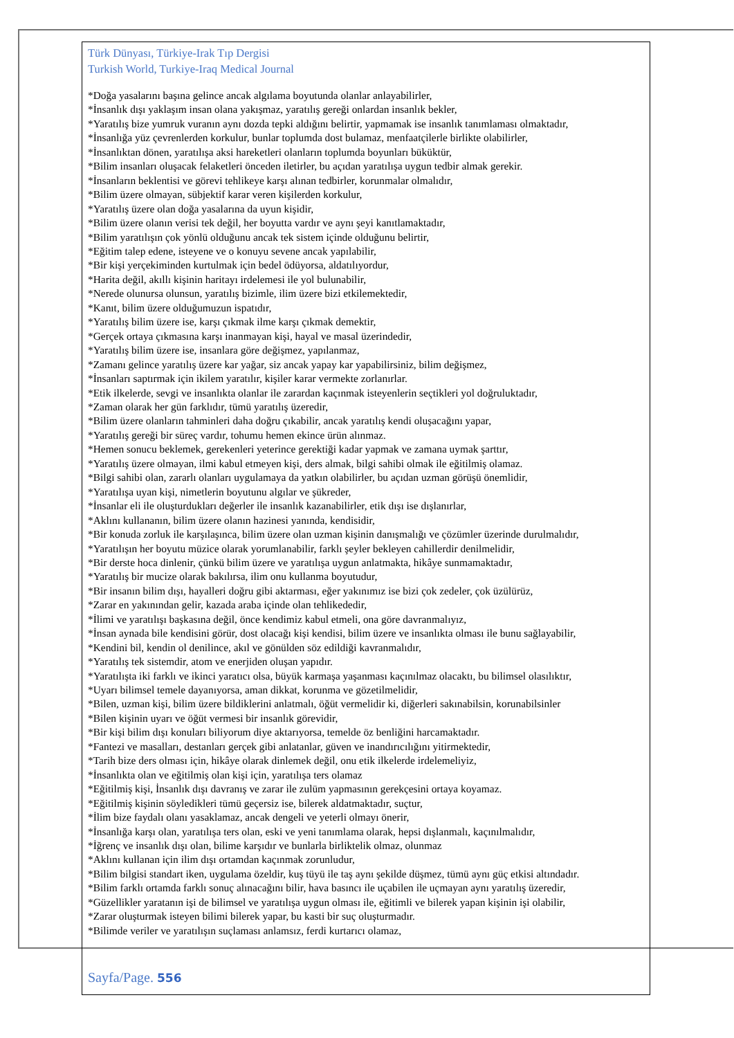Türk Dünyası, Türkiye-Irak Tıp Dergisi
Turkish World, Turkiye-Iraq Medical Journal
*Doğa yasalarını başına gelince ancak algılama boyutunda olanlar anlayabilirler,
*İnsanlık dışı yaklaşım insan olana yakışmaz, yaratılış gereği onlardan insanlık bekler,
*Yaratılış bize yumruk vuranın aynı dozda tepki aldığını belirtir, yapmamak ise insanlık tanımlaması olmaktadır,
*İnsanlığa yüz çevrenlerden korkulur, bunlar toplumda dost bulamaz, menfaatçilerle birlikte olabilirler,
*İnsanlıktan dönen, yaratılışa aksi hareketleri olanların toplumda boyunları büküktür,
*Bilim insanları oluşacak felaketleri önceden iletirler, bu açıdan yaratılışa uygun tedbir almak gerekir.
*İnsanların beklentisi ve görevi tehlikeye karşı alınan tedbirler, korunmalar olmalıdır,
*Bilim üzere olmayan, sübjektif karar veren kişilerden korkulur,
*Yaratılış üzere olan doğa yasalarına da uyun kişidir,
*Bilim üzere olanın verisi tek değil, her boyutta vardır ve aynı şeyi kanıtlamaktadır,
*Bilim yaratılışın çok yönlü olduğunu ancak tek sistem içinde olduğunu belirtir,
*Eğitim talep edene, isteyene ve o konuyu sevene ancak yapılabilir,
*Bir kişi yerçekiminden kurtulmak için bedel ödüyorsa, aldatılıyordur,
*Harita değil, akıllı kişinin haritayı irdelemesi ile yol bulunabilir,
*Nerede olunursa olunsun, yaratılış bizimle, ilim üzere bizi etkilemektedir,
*Kanıt, bilim üzere olduğumuzun ispatıdır,
*Yaratılış bilim üzere ise, karşı çıkmak ilme karşı çıkmak demektir,
*Gerçek ortaya çıkmasına karşı inanmayan kişi, hayal ve masal üzerindedir,
*Yaratılış bilim üzere ise, insanlara göre değişmez, yapılanmaz,
*Zamanı gelince yaratılış üzere kar yağar, siz ancak yapay kar yapabilirsiniz, bilim değişmez,
*İnsanları saptırmak için ikilem yaratılır, kişiler karar vermekte zorlanırlar.
*Etik ilkelerde, sevgi ve insanlıkta olanlar ile zarardan kaçınmak isteyenlerin seçtikleri yol doğruluktadır,
*Zaman olarak her gün farklıdır, tümü yaratılış üzeredir,
*Bilim üzere olanların tahminleri daha doğru çıkabilir, ancak yaratılış kendi oluşacağını yapar,
*Yaratılış gereği bir süreç vardır, tohumu hemen ekince ürün alınmaz.
*Hemen sonucu beklemek, gerekenleri yeterince gerektiği kadar yapmak ve zamana uymak şarttır,
*Yaratılış üzere olmayan, ilmi kabul etmeyen kişi, ders almak, bilgi sahibi olmak ile eğitilmiş olamaz.
*Bilgi sahibi olan, zararlı olanları uygulamaya da yatkın olabilirler, bu açıdan uzman görüşü önemlidir,
*Yaratılışa uyan kişi, nimetlerin boyutunu algılar ve şükreder,
*İnsanlar eli ile oluşturdukları değerler ile insanlık kazanabilirler, etik dışı ise dışlanırlar,
*Aklını kullananın, bilim üzere olanın hazinesi yanında, kendisidir,
*Bir konuda zorluk ile karşılaşınca, bilim üzere olan uzman kişinin danışmalığı ve çözümler üzerinde durulmalıdır,
*Yaratılışın her boyutu müzice olarak yorumlanabilir, farklı şeyler bekleyen cahillerdir denilmelidir,
*Bir derste hoca dinlenir, çünkü bilim üzere ve yaratılışa uygun anlatmakta, hikâye sunmamaktadır,
*Yaratılış bir mucize olarak bakılırsa, ilim onu kullanma boyutudur,
*Bir insanın bilim dışı, hayalleri doğru gibi aktarması, eğer yakınımız ise bizi çok zedeler, çok üzülürüz,
*Zarar en yakınından gelir, kazada araba içinde olan tehlikededir,
*İlimi ve yaratılışı başkasına değil, önce kendimiz kabul etmeli, ona göre davranmalıyız,
*İnsan aynada bile kendisini görür, dost olacağı kişi kendisi, bilim üzere ve insanlıkta olması ile bunu sağlayabilir,
*Kendini bil, kendin ol denilince, akıl ve gönülden söz edildiği kavranmalıdır,
*Yaratılış tek sistemdir, atom ve enerjiden oluşan yapıdır.
*Yaratılışta iki farklı ve ikinci yaratıcı olsa, büyük karmaşa yaşanması kaçınılmaz olacaktı, bu bilimsel olasılıktır,
*Uyarı bilimsel temele dayanıyorsa, aman dikkat, korunma ve gözetilmelidir,
*Bilen, uzman kişi, bilim üzere bildiklerini anlatmalı, öğüt vermelidir ki, diğerleri sakınabilsin, korunabilsinler
*Bilen kişinin uyarı ve öğüt vermesi bir insanlık görevidir,
*Bir kişi bilim dışı konuları biliyorum diye aktarıyorsa, temelde öz benliğini harcamaktadır.
*Fantezi ve masalları, destanları gerçek gibi anlatanlar, güven ve inandırıcılığını yitirmektedir,
*Tarih bize ders olması için, hikâye olarak dinlemek değil, onu etik ilkelerde irdelemeliyiz,
*İnsanlıkta olan ve eğitilmiş olan kişi için, yaratılışa ters olamaz
*Eğitilmiş kişi, İnsanlık dışı davranış ve zarar ile zulüm yapmasının gerekçesini ortaya koyamaz.
*Eğitilmiş kişinin söyledikleri tümü geçersiz ise, bilerek aldatmaktadır, suçtur,
*İlim bize faydalı olanı yasaklamaz, ancak dengeli ve yeterli olmayı önerir,
*İnsanlığa karşı olan, yaratılışa ters olan, eski ve yeni tanımlama olarak, hepsi dışlanmalı, kaçınılmalıdır,
*İğrenç ve insanlık dışı olan, bilime karşıdır ve bunlarla birliktelik olmaz, olunmaz
*Aklını kullanan için ilim dışı ortamdan kaçınmak zorunludur,
*Bilim bilgisi standart iken, uygulama özeldir, kuş tüyü ile taş aynı şekilde düşmez, tümü aynı güç etkisi altındadır.
*Bilim farklı ortamda farklı sonuç alınacağını bilir, hava basıncı ile uçabilen ile uçmayan aynı yaratılış üzeredir,
*Güzellikler yaratanın işi de bilimsel ve yaratılışa uygun olması ile, eğitimli ve bilerek yapan kişinin işi olabilir,
*Zarar oluşturmak isteyen bilimi bilerek yapar, bu kasti bir suç oluşturmadır.
*Bilimde veriler ve yaratılışın suçlaması anlamsız, ferdi kurtarıcı olamaz,
Sayfa/Page. 556